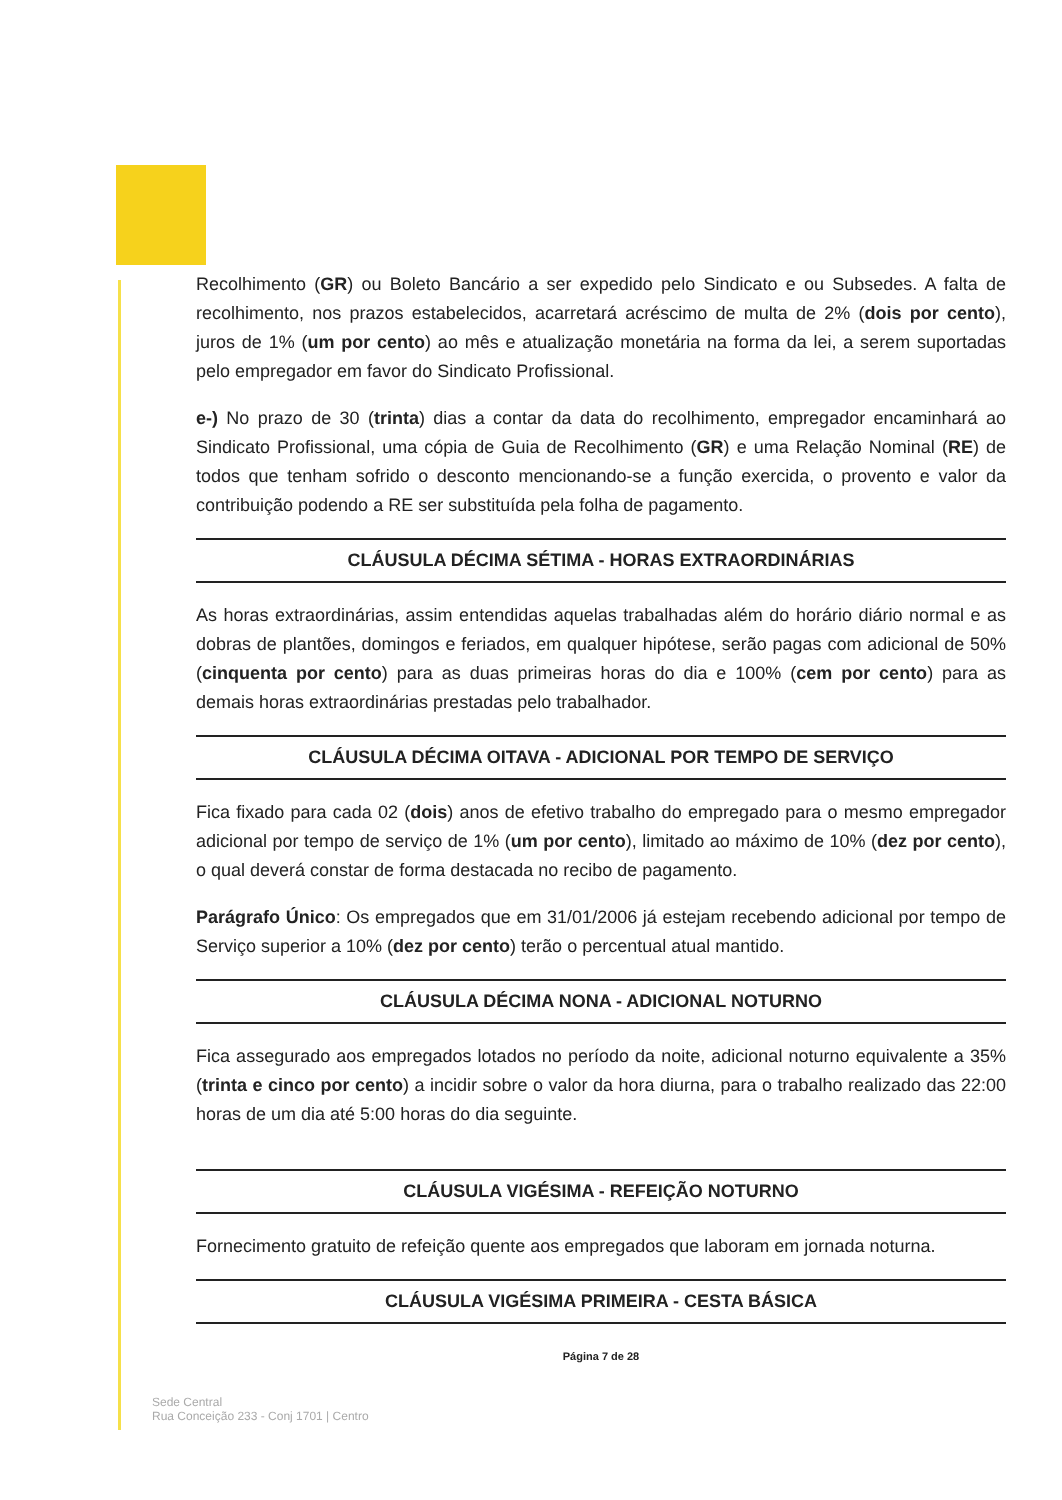Recolhimento (GR) ou Boleto Bancário a ser expedido pelo Sindicato e ou Subsedes. A falta de recolhimento, nos prazos estabelecidos, acarretará acréscimo de multa de 2% (dois por cento), juros de 1% (um por cento) ao mês e atualização monetária na forma da lei, a serem suportadas pelo empregador em favor do Sindicato Profissional.
e-) No prazo de 30 (trinta) dias a contar da data do recolhimento, empregador encaminhará ao Sindicato Profissional, uma cópia de Guia de Recolhimento (GR) e uma Relação Nominal (RE) de todos que tenham sofrido o desconto mencionando-se a função exercida, o provento e valor da contribuição podendo a RE ser substituída pela folha de pagamento.
CLÁUSULA DÉCIMA SÉTIMA - HORAS EXTRAORDINÁRIAS
As horas extraordinárias, assim entendidas aquelas trabalhadas além do horário diário normal e as dobras de plantões, domingos e feriados, em qualquer hipótese, serão pagas com adicional de 50% (cinquenta por cento) para as duas primeiras horas do dia e 100% (cem por cento) para as demais horas extraordinárias prestadas pelo trabalhador.
CLÁUSULA DÉCIMA OITAVA - ADICIONAL POR TEMPO DE SERVIÇO
Fica fixado para cada 02 (dois) anos de efetivo trabalho do empregado para o mesmo empregador adicional por tempo de serviço de 1% (um por cento), limitado ao máximo de 10% (dez por cento), o qual deverá constar de forma destacada no recibo de pagamento.
Parágrafo Único: Os empregados que em 31/01/2006 já estejam recebendo adicional por tempo de Serviço superior a 10% (dez por cento) terão o percentual atual mantido.
CLÁUSULA DÉCIMA NONA - ADICIONAL NOTURNO
Fica assegurado aos empregados lotados no período da noite, adicional noturno equivalente a 35% (trinta e cinco por cento) a incidir sobre o valor da hora diurna, para o trabalho realizado das 22:00 horas de um dia até 5:00 horas do dia seguinte.
CLÁUSULA VIGÉSIMA - REFEIÇÃO NOTURNO
Fornecimento gratuito de refeição quente aos empregados que laboram em jornada noturna.
CLÁUSULA VIGÉSIMA PRIMEIRA - CESTA BÁSICA
Página 7 de 28
Sede Central
Rua Conceição 233 - Conj 1701 | Centro